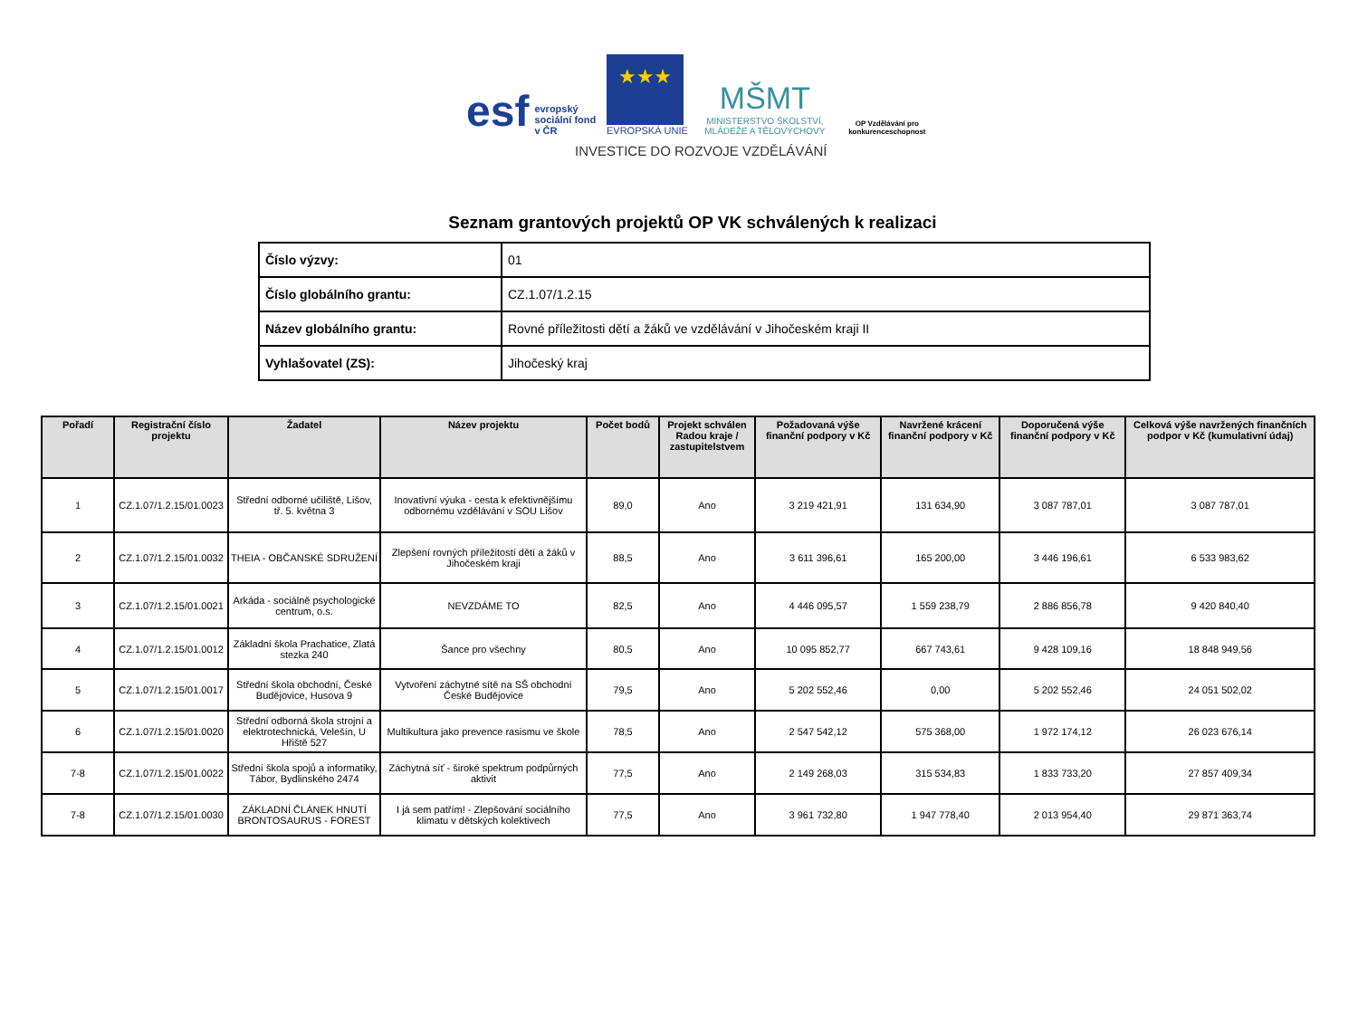esf evropský sociální fond v ČR
★★★
EVROPSKÁ UNIE
MŠMT
MINISTERSTVO ŠKOLSTVÍ, MLÁDEŽE A TĚLOVÝCHOVY
OP Vzdělávání pro konkurenceschopnost
INVESTICE DO ROZVOJE VZDĚLÁVÁNÍ
Seznam grantových projektů OP VK schválených k realizaci
| Číslo výzvy: | 01 |
| Číslo globálního grantu: | CZ.1.07/1.2.15 |
| Název globálního grantu: | Rovné příležitosti dětí a žáků ve vzdělávání v Jihočeském kraji II |
| Vyhlašovatel (ZS): | Jihočeský kraj |
| Pořadí | Registrační číslo projektu | Žadatel | Název projektu | Počet bodů | Projekt schválen Radou kraje / zastupitelstvem | Požadovaná výše finanční podpory v Kč | Navržené krácení finanční podpory v Kč | Doporučená výše finanční podpory v Kč | Celková výše navržených finančních podpor v Kč (kumulativní údaj) |
| --- | --- | --- | --- | --- | --- | --- | --- | --- | --- |
| 1 | CZ.1.07/1.2.15/01.0023 | Střední odborné učiliště, Lišov, tř. 5. května 3 | Inovativní výuka - cesta k efektivnějšímu odbornému vzdělávání v SOU Lišov | 89,0 | Ano | 3 219 421,91 | 131 634,90 | 3 087 787,01 | 3 087 787,01 |
| 2 | CZ.1.07/1.2.15/01.0032 | THEIA - OBČANSKÉ SDRUŽENÍ | Zlepšení rovných příležitostí dětí a žáků v Jihočeském kraji | 88,5 | Ano | 3 611 396,61 | 165 200,00 | 3 446 196,61 | 6 533 983,62 |
| 3 | CZ.1.07/1.2.15/01.0021 | Arkáda - sociálně psychologické centrum, o.s. | NEVZDÁME TO | 82,5 | Ano | 4 446 095,57 | 1 559 238,79 | 2 886 856,78 | 9 420 840,40 |
| 4 | CZ.1.07/1.2.15/01.0012 | Základní škola Prachatice, Zlatá stezka 240 | Šance pro všechny | 80,5 | Ano | 10 095 852,77 | 667 743,61 | 9 428 109,16 | 18 848 949,56 |
| 5 | CZ.1.07/1.2.15/01.0017 | Střední škola obchodní, České Budějovice, Husova 9 | Vytvoření záchytné sítě na SŠ obchodní České Budějovice | 79,5 | Ano | 5 202 552,46 | 0,00 | 5 202 552,46 | 24 051 502,02 |
| 6 | CZ.1.07/1.2.15/01.0020 | Střední odborná škola strojní a elektrotechnická, Velešín, U Hřiště 527 | Multikultura jako prevence rasismu ve škole | 78,5 | Ano | 2 547 542,12 | 575 368,00 | 1 972 174,12 | 26 023 676,14 |
| 7-8 | CZ.1.07/1.2.15/01.0022 | Střední škola spojů a informatiky, Tábor, Bydlinského 2474 | Záchytná síť - široké spektrum podpůrných aktivit | 77,5 | Ano | 2 149 268,03 | 315 534,83 | 1 833 733,20 | 27 857 409,34 |
| 7-8 | CZ.1.07/1.2.15/01.0030 | ZÁKLADNÍ ČLÁNEK HNUTÍ BRONTOSAURUS - FOREST | I já sem patřím! - Zlepšování sociálního klimatu v dětských kolektivech | 77,5 | Ano | 3 961 732,80 | 1 947 778,40 | 2 013 954,40 | 29 871 363,74 |